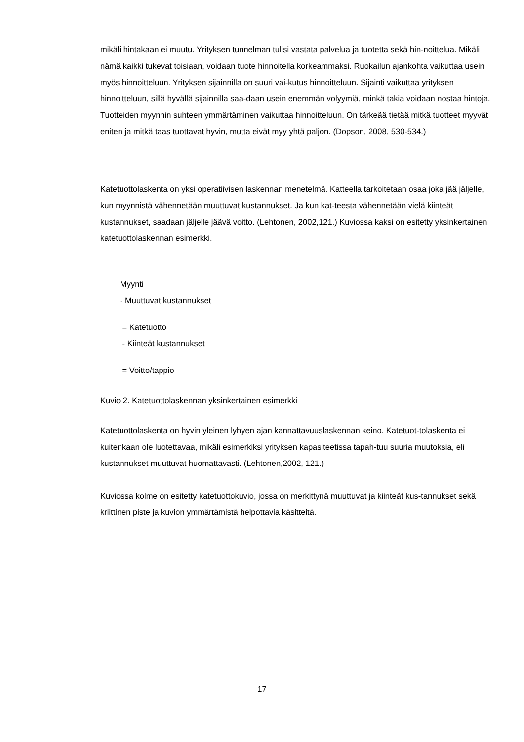mikäli hintakaan ei muutu. Yrityksen tunnelman tulisi vastata palvelua ja tuotetta sekä hin-noittelua. Mikäli nämä kaikki tukevat toisiaan, voidaan tuote hinnoitella korkeammaksi. Ruokailun ajankohta vaikuttaa usein myös hinnoitteluun. Yrityksen sijainnilla on suuri vai-kutus hinnoitteluun. Sijainti vaikuttaa yrityksen hinnoitteluun, sillä hyvällä sijainnilla saa-daan usein enemmän volyymiä, minkä takia voidaan nostaa hintoja. Tuotteiden myynnin suhteen ymmärtäminen vaikuttaa hinnoitteluun. On tärkeää tietää mitkä tuotteet myyvät eniten ja mitkä taas tuottavat hyvin, mutta eivät myy yhtä paljon. (Dopson, 2008, 530-534.)
Katetuottolaskenta on yksi operatiivisen laskennan menetelmä. Katteella tarkoitetaan osaa joka jää jäljelle, kun myynnistä vähennetään muuttuvat kustannukset. Ja kun kat-teesta vähennetään vielä kiinteät kustannukset, saadaan jäljelle jäävä voitto. (Lehtonen, 2002,121.) Kuviossa kaksi on esitetty yksinkertainen katetuottolaskennan esimerkki.
Myynti
- Muuttuvat kustannukset
= Katetuotto
- Kiinteät kustannukset
= Voitto/tappio
Kuvio 2. Katetuottolaskennan yksinkertainen esimerkki
Katetuottolaskenta on hyvin yleinen lyhyen ajan kannattavuuslaskennan keino. Katetuot-tolaskenta ei kuitenkaan ole luotettavaa, mikäli esimerkiksi yrityksen kapasiteetissa tapah-tuu suuria muutoksia, eli kustannukset muuttuvat huomattavasti. (Lehtonen,2002, 121.)
Kuviossa kolme on esitetty katetuottokuvio, jossa on merkittynä muuttuvat ja kiinteät kus-tannukset sekä kriittinen piste ja kuvion ymmärtämistä helpottavia käsitteitä.
17